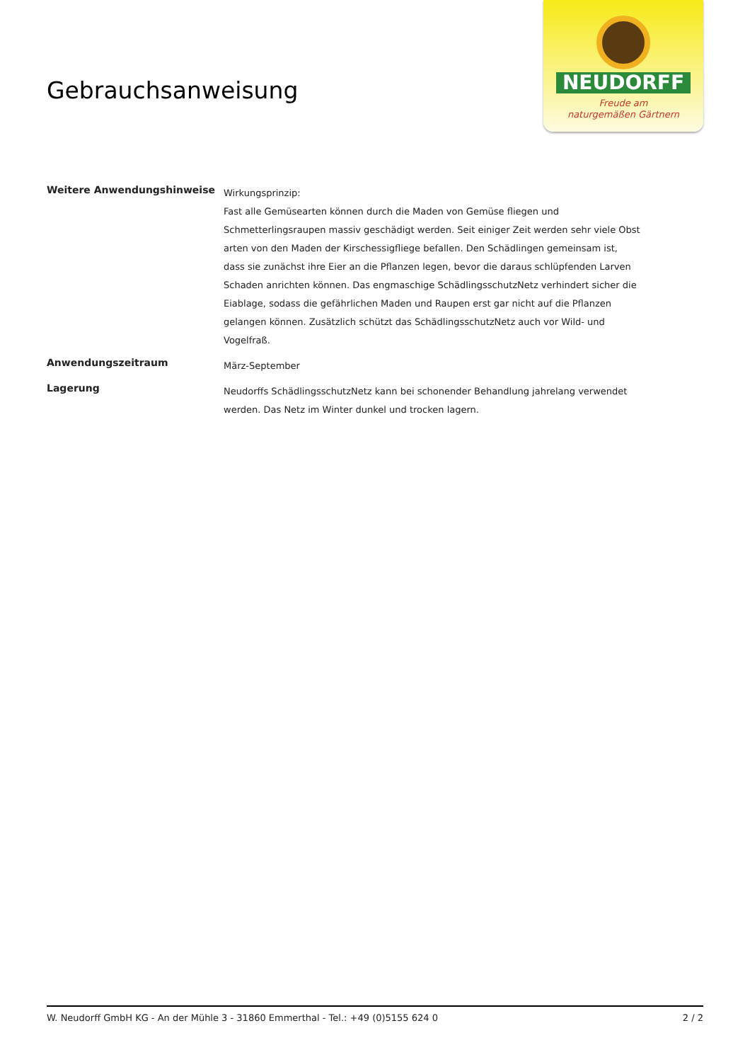Gebrauchsanweisung
NEUDORFF
Freude am
naturgemäßen Gärtnern
Weitere Anwendungshinweise
Wirkungsprinzip:
Fast alle Gemüsearten können durch die Maden von Gemüse fliegen und Schmetterlingsraupen massiv geschädigt werden. Seit einiger Zeit werden sehr viele Obst arten von den Maden der Kirschessigfliege befallen. Den Schädlingen gemeinsam ist, dass sie zunächst ihre Eier an die Pflanzen legen, bevor die daraus schlüpfenden Larven Schaden anrichten können. Das engmaschige SchädlingsschutzNetz verhindert sicher die Eiablage, sodass die gefährlichen Maden und Raupen erst gar nicht auf die Pflanzen gelangen können. Zusätzlich schützt das SchädlingsschutzNetz auch vor Wild- und Vogelfraß.
Anwendungszeitraum
März-September
Lagerung
Neudorffs SchädlingsschutzNetz kann bei schonender Behandlung jahrelang verwendet werden. Das Netz im Winter dunkel und trocken lagern.
W. Neudorff GmbH KG - An der Mühle 3 - 31860 Emmerthal - Tel.: +49 (0)5155 624 0 2 / 2